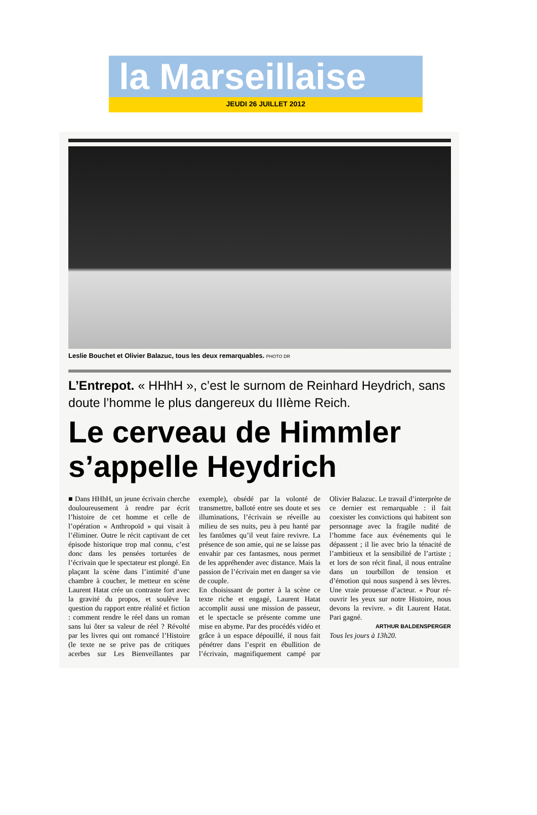la Marseillaise
JEUDI 26 JUILLET 2012
Leslie Bouchet et Olivier Balazuc, tous les deux remarquables. PHOTO DR
L’Entrepot. « HHhH », c’est le surnom de Reinhard Heydrich, sans doute l’homme le plus dangereux du IIIème Reich.
Le cerveau de Himmler s’appelle Heydrich
■ Dans HHhH, un jeune écrivain cherche douloureusement à rendre par écrit l’histoire de cet homme et celle de l’opération « Anthropoïd » qui visait à l’éliminer. Outre le récit captivant de cet épisode historique trop mal connu, c’est donc dans les pensées torturées de l’écrivain que le spectateur est plongé. En plaçant la scène dans l’intimité d’une chambre à coucher, le metteur en scène Laurent Hatat crée un contraste fort avec la gravité du propos, et soulève la question du rapport entre réalité et fiction : comment rendre le réel dans un roman sans lui ôter sa valeur de réel ? Révolté par les livres qui ont romancé l’Histoire (le texte ne se prive pas de critiques acerbes sur Les Bienveillantes par exemple), obsédé par la volonté de transmettre, balloté entre ses doute et ses illuminations, l’écrivain se réveille au milieu de ses nuits, peu à peu hanté par les fantômes qu’il veut faire revivre. La présence de son amie, qui ne se laisse pas envahir par ces fantasmes, nous permet de les appréhender avec distance. Mais la passion de l’écrivain met en danger sa vie de couple.
En choisissant de porter à la scène ce texte riche et engagé, Laurent Hatat accomplit aussi une mission de passeur, et le spectacle se présente comme une mise en abyme. Par des procédés vidéo et grâce à un espace dépouillé, il nous fait pénétrer dans l’esprit en ébullition de l’écrivain, magnifiquement campé par Olivier Balazuc. Le travail d’interprète de ce dernier est remarquable : il fait coexister les convictions qui habitent son personnage avec la fragile nudité de l’homme face aux événements qui le dépassent ; il lie avec brio la ténacité de l’ambitieux et la sensibilité de l’artiste ; et lors de son récit final, il nous entraîne dans un tourbillon de tension et d’émotion qui nous suspend à ses lèvres. Une vraie prouesse d’acteur. « Pour ré-ouvrir les yeux sur notre Histoire, nous devons la revivre. » dit Laurent Hatat. Pari gagné.
ARTHUR BALDENSPERGER
Tous les jours à 13h20.